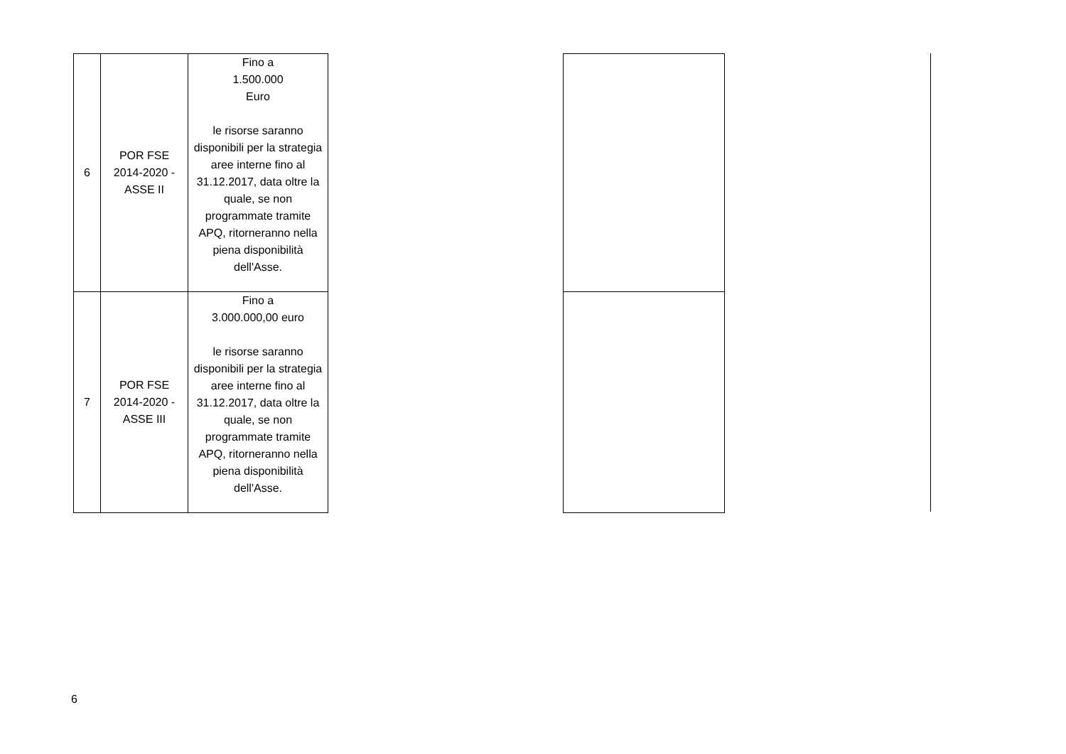| 6 | POR FSE 2014-2020 - ASSE II | Fino a 1.500.000 Euro le risorse saranno disponibili per la strategia aree interne fino al 31.12.2017, data oltre la quale, se non programmate tramite APQ, ritorneranno nella piena disponibilità dell'Asse. | | |
| 7 | POR FSE 2014-2020 - ASSE III | Fino a 3.000.000,00 euro le risorse saranno disponibili per la strategia aree interne fino al 31.12.2017, data oltre la quale, se non programmate tramite APQ, ritorneranno nella piena disponibilità dell'Asse. | | |
6